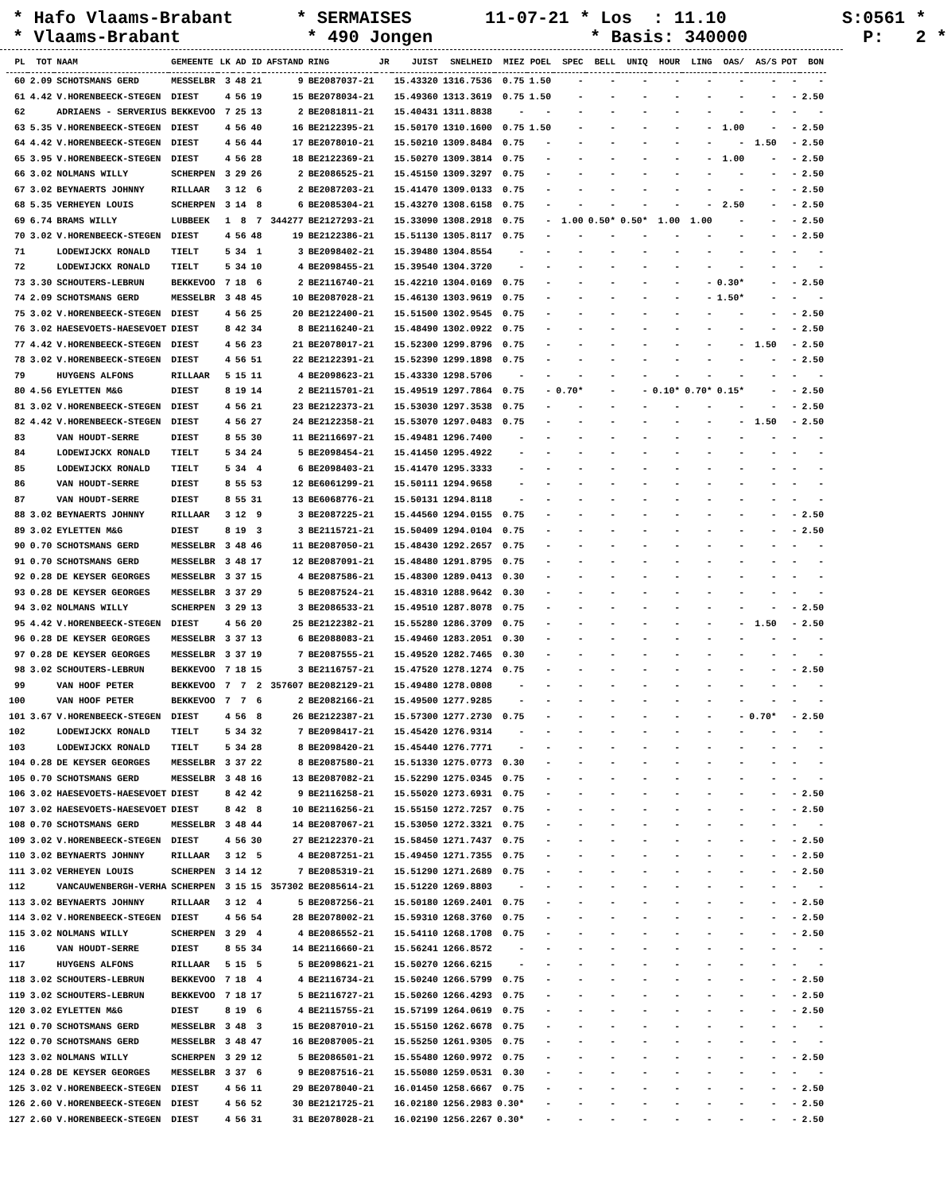* Hafo Vlaams-Brabant * SERMAISES 11-07-21 * Los : 11.10 S:0561 * * Vlaams-Brabant * 490 Jongen * Basis: 340000 P: 2 *
| PL | TOT | NAAM | GEMEENTE | LK | AD | ID | AFSTAND | RING | JR | JUIST | SNELHEID | MIEZ | POEL | SPEC | BELL | UNIQ | HOUR | LING | OAS/ | AS/S | POT | BON |
| --- | --- | --- | --- | --- | --- | --- | --- | --- | --- | --- | --- | --- | --- | --- | --- | --- | --- | --- | --- | --- | --- | --- |
| 60 | 2.09 | SCHOTSMANS GERD | MESSELBR | 3 | 48 | 21 | 9 | BE2087037-21 | | 15.43320 | 1316.7536 | 0.75 | 1.50 | - | - | - | - | - | - | - | - | - |
| 61 | 4.42 | V.HORENBEECK-STEGEN | DIEST | 4 | 56 | 19 | 15 | BE2078034-21 | | 15.49360 | 1313.3619 | 0.75 | 1.50 | - | - | - | - | - | - | - | - | 2.50 |
| 62 | | ADRIAENS - SERVERIUS | BEKKEVOO | 7 | 25 | 13 | 2 | BE2081811-21 | | 15.40431 | 1311.8838 | - | - | - | - | - | - | - | - | - | - | - |
| 63 | 5.35 | V.HORENBEECK-STEGEN | DIEST | 4 | 56 | 40 | 16 | BE2122395-21 | | 15.50170 | 1310.1600 | 0.75 | 1.50 | - | - | - | - | - | 1.00 | - | - | 2.50 |
| 64 | 4.42 | V.HORENBEECK-STEGEN | DIEST | 4 | 56 | 44 | 17 | BE2078010-21 | | 15.50210 | 1309.8484 | 0.75 | - | - | - | - | - | - | - | 1.50 | - | 2.50 |
| 65 | 3.95 | V.HORENBEECK-STEGEN | DIEST | 4 | 56 | 28 | 18 | BE2122369-21 | | 15.50270 | 1309.3814 | 0.75 | - | - | - | - | - | - | 1.00 | - | - | 2.50 |
| 66 | 3.02 | NOLMANS WILLY | SCHERPEN | 3 | 29 | 26 | 2 | BE2086525-21 | | 15.45150 | 1309.3297 | 0.75 | - | - | - | - | - | - | - | - | - | 2.50 |
| 67 | 3.02 | BEYNAERTS JOHNNY | RILLAAR | 3 | 12 | 6 | 2 | BE2087203-21 | | 15.41470 | 1309.0133 | 0.75 | - | - | - | - | - | - | - | - | - | 2.50 |
| 68 | 5.35 | VERHEYEN LOUIS | SCHERPEN | 3 | 14 | 8 | 6 | BE2085304-21 | | 15.43270 | 1308.6158 | 0.75 | - | - | - | - | - | - | 2.50 | - | - | 2.50 |
| 69 | 6.74 | BRAMS WILLY | LUBBEEK | 1 | 8 | 7 | 344277 | BE2127293-21 | | 15.33090 | 1308.2918 | 0.75 | - | 1.00 | 0.50* | 0.50* | 1.00 | 1.00 | - | - | - | 2.50 |
| 70 | 3.02 | V.HORENBEECK-STEGEN | DIEST | 4 | 56 | 48 | 19 | BE2122386-21 | | 15.51130 | 1305.8117 | 0.75 | - | - | - | - | - | - | - | - | - | 2.50 |
| 71 | | LODEWIJCKX RONALD | TIELT | 5 | 34 | 1 | 3 | BE2098402-21 | | 15.39480 | 1304.8554 | - | - | - | - | - | - | - | - | - | - | - |
| 72 | | LODEWIJCKX RONALD | TIELT | 5 | 34 | 10 | 4 | BE2098455-21 | | 15.39540 | 1304.3720 | - | - | - | - | - | - | - | - | - | - | - |
| 73 | 3.30 | SCHOUTERS-LEBRUN | BEKKEVOO | 7 | 18 | 6 | 2 | BE2116740-21 | | 15.42210 | 1304.0169 | 0.75 | - | - | - | - | - | - | 0.30* | - | - | 2.50 |
| 74 | 2.09 | SCHOTSMANS GERD | MESSELBR | 3 | 48 | 45 | 10 | BE2087028-21 | | 15.46130 | 1303.9619 | 0.75 | - | - | - | - | - | - | 1.50* | - | - | - |
| 75 | 3.02 | V.HORENBEECK-STEGEN | DIEST | 4 | 56 | 25 | 20 | BE2122400-21 | | 15.51500 | 1302.9545 | 0.75 | - | - | - | - | - | - | - | - | - | 2.50 |
| 76 | 3.02 | HAESEVOETS-HAESEVOET | DIEST | 8 | 42 | 34 | 8 | BE2116240-21 | | 15.48490 | 1302.0922 | 0.75 | - | - | - | - | - | - | - | - | - | 2.50 |
| 77 | 4.42 | V.HORENBEECK-STEGEN | DIEST | 4 | 56 | 23 | 21 | BE2078017-21 | | 15.52300 | 1299.8796 | 0.75 | - | - | - | - | - | - | - | 1.50 | - | 2.50 |
| 78 | 3.02 | V.HORENBEECK-STEGEN | DIEST | 4 | 56 | 51 | 22 | BE2122391-21 | | 15.52390 | 1299.1898 | 0.75 | - | - | - | - | - | - | - | - | - | 2.50 |
| 79 | | HUYGENS ALFONS | RILLAAR | 5 | 15 | 11 | 4 | BE2098623-21 | | 15.43330 | 1298.5706 | - | - | - | - | - | - | - | - | - | - | - |
| 80 | 4.56 | EYLETTEN M&G | DIEST | 8 | 19 | 14 | 2 | BE2115701-21 | | 15.49519 | 1297.7864 | 0.75 | - | 0.70* | - | - | 0.10* | 0.70* | 0.15* | - | - | 2.50 |
| 81 | 3.02 | V.HORENBEECK-STEGEN | DIEST | 4 | 56 | 21 | 23 | BE2122373-21 | | 15.53030 | 1297.3538 | 0.75 | - | - | - | - | - | - | - | - | - | 2.50 |
| 82 | 4.42 | V.HORENBEECK-STEGEN | DIEST | 4 | 56 | 27 | 24 | BE2122358-21 | | 15.53070 | 1297.0483 | 0.75 | - | - | - | - | - | - | - | 1.50 | - | 2.50 |
| 83 | | VAN HOUDT-SERRE | DIEST | 8 | 55 | 30 | 11 | BE2116697-21 | | 15.49481 | 1296.7400 | - | - | - | - | - | - | - | - | - | - | - |
| 84 | | LODEWIJCKX RONALD | TIELT | 5 | 34 | 24 | 5 | BE2098454-21 | | 15.41450 | 1295.4922 | - | - | - | - | - | - | - | - | - | - | - |
| 85 | | LODEWIJCKX RONALD | TIELT | 5 | 34 | 4 | 6 | BE2098403-21 | | 15.41470 | 1295.3333 | - | - | - | - | - | - | - | - | - | - | - |
| 86 | | VAN HOUDT-SERRE | DIEST | 8 | 55 | 53 | 12 | BE6061299-21 | | 15.50111 | 1294.9658 | - | - | - | - | - | - | - | - | - | - | - |
| 87 | | VAN HOUDT-SERRE | DIEST | 8 | 55 | 31 | 13 | BE6068776-21 | | 15.50131 | 1294.8118 | - | - | - | - | - | - | - | - | - | - | - |
| 88 | 3.02 | BEYNAERTS JOHNNY | RILLAAR | 3 | 12 | 9 | 3 | BE2087225-21 | | 15.44560 | 1294.0155 | 0.75 | - | - | - | - | - | - | - | - | - | 2.50 |
| 89 | 3.02 | EYLETTEN M&G | DIEST | 8 | 19 | 3 | 3 | BE2115721-21 | | 15.50409 | 1294.0104 | 0.75 | - | - | - | - | - | - | - | - | - | 2.50 |
| 90 | 0.70 | SCHOTSMANS GERD | MESSELBR | 3 | 48 | 46 | 11 | BE2087050-21 | | 15.48430 | 1292.2657 | 0.75 | - | - | - | - | - | - | - | - | - | - |
| 91 | 0.70 | SCHOTSMANS GERD | MESSELBR | 3 | 48 | 17 | 12 | BE2087091-21 | | 15.48480 | 1291.8795 | 0.75 | - | - | - | - | - | - | - | - | - | - |
| 92 | 0.28 | DE KEYSER GEORGES | MESSELBR | 3 | 37 | 15 | 4 | BE2087586-21 | | 15.48300 | 1289.0413 | 0.30 | - | - | - | - | - | - | - | - | - | - |
| 93 | 0.28 | DE KEYSER GEORGES | MESSELBR | 3 | 37 | 29 | 5 | BE2087524-21 | | 15.48310 | 1288.9642 | 0.30 | - | - | - | - | - | - | - | - | - | - |
| 94 | 3.02 | NOLMANS WILLY | SCHERPEN | 3 | 29 | 13 | 3 | BE2086533-21 | | 15.49510 | 1287.8078 | 0.75 | - | - | - | - | - | - | - | - | - | 2.50 |
| 95 | 4.42 | V.HORENBEECK-STEGEN | DIEST | 4 | 56 | 20 | 25 | BE2122382-21 | | 15.55280 | 1286.3709 | 0.75 | - | - | - | - | - | - | - | 1.50 | - | 2.50 |
| 96 | 0.28 | DE KEYSER GEORGES | MESSELBR | 3 | 37 | 13 | 6 | BE2088083-21 | | 15.49460 | 1283.2051 | 0.30 | - | - | - | - | - | - | - | - | - | - |
| 97 | 0.28 | DE KEYSER GEORGES | MESSELBR | 3 | 37 | 19 | 7 | BE2087555-21 | | 15.49520 | 1282.7465 | 0.30 | - | - | - | - | - | - | - | - | - | - |
| 98 | 3.02 | SCHOUTERS-LEBRUN | BEKKEVOO | 7 | 18 | 15 | 3 | BE2116757-21 | | 15.47520 | 1278.1274 | 0.75 | - | - | - | - | - | - | - | - | - | 2.50 |
| 99 | | VAN HOOF PETER | BEKKEVOO | 7 | 7 | 2 | 357607 | BE2082129-21 | | 15.49480 | 1278.0808 | - | - | - | - | - | - | - | - | - | - | - |
| 100 | | VAN HOOF PETER | BEKKEVOO | 7 | 7 | 6 | 2 | BE2082166-21 | | 15.49500 | 1277.9285 | - | - | - | - | - | - | - | - | - | - | - |
| 101 | 3.67 | V.HORENBEECK-STEGEN | DIEST | 4 | 56 | 8 | 26 | BE2122387-21 | | 15.57300 | 1277.2730 | 0.75 | - | - | - | - | - | - | - | 0.70* | - | 2.50 |
| 102 | | LODEWIJCKX RONALD | TIELT | 5 | 34 | 32 | 7 | BE2098417-21 | | 15.45420 | 1276.9314 | - | - | - | - | - | - | - | - | - | - | - |
| 103 | | LODEWIJCKX RONALD | TIELT | 5 | 34 | 28 | 8 | BE2098420-21 | | 15.45440 | 1276.7771 | - | - | - | - | - | - | - | - | - | - | - |
| 104 | 0.28 | DE KEYSER GEORGES | MESSELBR | 3 | 37 | 22 | 8 | BE2087580-21 | | 15.51330 | 1275.0773 | 0.30 | - | - | - | - | - | - | - | - | - | - |
| 105 | 0.70 | SCHOTSMANS GERD | MESSELBR | 3 | 48 | 16 | 13 | BE2087082-21 | | 15.52290 | 1275.0345 | 0.75 | - | - | - | - | - | - | - | - | - | - |
| 106 | 3.02 | HAESEVOETS-HAESEVOET | DIEST | 8 | 42 | 42 | 9 | BE2116258-21 | | 15.55020 | 1273.6931 | 0.75 | - | - | - | - | - | - | - | - | - | 2.50 |
| 107 | 3.02 | HAESEVOETS-HAESEVOET | DIEST | 8 | 42 | 8 | 10 | BE2116256-21 | | 15.55150 | 1272.7257 | 0.75 | - | - | - | - | - | - | - | - | - | 2.50 |
| 108 | 0.70 | SCHOTSMANS GERD | MESSELBR | 3 | 48 | 44 | 14 | BE2087067-21 | | 15.53050 | 1272.3321 | 0.75 | - | - | - | - | - | - | - | - | - | - |
| 109 | 3.02 | V.HORENBEECK-STEGEN | DIEST | 4 | 56 | 30 | 27 | BE2122370-21 | | 15.58450 | 1271.7437 | 0.75 | - | - | - | - | - | - | - | - | - | 2.50 |
| 110 | 3.02 | BEYNAERTS JOHNNY | RILLAAR | 3 | 12 | 5 | 4 | BE2087251-21 | | 15.49450 | 1271.7355 | 0.75 | - | - | - | - | - | - | - | - | - | 2.50 |
| 111 | 3.02 | VERHEYEN LOUIS | SCHERPEN | 3 | 14 | 12 | 7 | BE2085319-21 | | 15.51290 | 1271.2689 | 0.75 | - | - | - | - | - | - | - | - | - | 2.50 |
| 112 | | VANCAUWENBERGH-VERHA | SCHERPEN | 3 | 15 | 15 | 357302 | BE2085614-21 | | 15.51220 | 1269.8803 | - | - | - | - | - | - | - | - | - | - | - |
| 113 | 3.02 | BEYNAERTS JOHNNY | RILLAAR | 3 | 12 | 4 | 5 | BE2087256-21 | | 15.50180 | 1269.2401 | 0.75 | - | - | - | - | - | - | - | - | - | 2.50 |
| 114 | 3.02 | V.HORENBEECK-STEGEN | DIEST | 4 | 56 | 54 | 28 | BE2078002-21 | | 15.59310 | 1268.3760 | 0.75 | - | - | - | - | - | - | - | - | - | 2.50 |
| 115 | 3.02 | NOLMANS WILLY | SCHERPEN | 3 | 29 | 4 | 4 | BE2086552-21 | | 15.54110 | 1268.1708 | 0.75 | - | - | - | - | - | - | - | - | - | 2.50 |
| 116 | | VAN HOUDT-SERRE | DIEST | 8 | 55 | 34 | 14 | BE2116660-21 | | 15.56241 | 1266.8572 | - | - | - | - | - | - | - | - | - | - | - |
| 117 | | HUYGENS ALFONS | RILLAAR | 5 | 15 | 5 | 5 | BE2098621-21 | | 15.50270 | 1266.6215 | - | - | - | - | - | - | - | - | - | - | - |
| 118 | 3.02 | SCHOUTERS-LEBRUN | BEKKEVOO | 7 | 18 | 4 | 4 | BE2116734-21 | | 15.50240 | 1266.5799 | 0.75 | - | - | - | - | - | - | - | - | - | 2.50 |
| 119 | 3.02 | SCHOUTERS-LEBRUN | BEKKEVOO | 7 | 18 | 17 | 5 | BE2116727-21 | | 15.50260 | 1266.4293 | 0.75 | - | - | - | - | - | - | - | - | - | 2.50 |
| 120 | 3.02 | EYLETTEN M&G | DIEST | 8 | 19 | 6 | 4 | BE2115755-21 | | 15.57199 | 1264.0619 | 0.75 | - | - | - | - | - | - | - | - | - | 2.50 |
| 121 | 0.70 | SCHOTSMANS GERD | MESSELBR | 3 | 48 | 3 | 15 | BE2087010-21 | | 15.55150 | 1262.6678 | 0.75 | - | - | - | - | - | - | - | - | - | - |
| 122 | 0.70 | SCHOTSMANS GERD | MESSELBR | 3 | 48 | 47 | 16 | BE2087005-21 | | 15.55250 | 1261.9305 | 0.75 | - | - | - | - | - | - | - | - | - | - |
| 123 | 3.02 | NOLMANS WILLY | SCHERPEN | 3 | 29 | 12 | 5 | BE2086501-21 | | 15.55480 | 1260.9972 | 0.75 | - | - | - | - | - | - | - | - | - | 2.50 |
| 124 | 0.28 | DE KEYSER GEORGES | MESSELBR | 3 | 37 | 6 | 9 | BE2087516-21 | | 15.55080 | 1259.0531 | 0.30 | - | - | - | - | - | - | - | - | - | - |
| 125 | 3.02 | V.HORENBEECK-STEGEN | DIEST | 4 | 56 | 11 | 29 | BE2078040-21 | | 16.01450 | 1258.6667 | 0.75 | - | - | - | - | - | - | - | - | - | 2.50 |
| 126 | 2.60 | V.HORENBEECK-STEGEN | DIEST | 4 | 56 | 52 | 30 | BE2121725-21 | | 16.02180 | 1256.2983 | 0.30* | - | - | - | - | - | - | - | - | - | 2.50 |
| 127 | 2.60 | V.HORENBEECK-STEGEN | DIEST | 4 | 56 | 31 | 31 | BE2078028-21 | | 16.02190 | 1256.2267 | 0.30* | - | - | - | - | - | - | - | - | - | 2.50 |